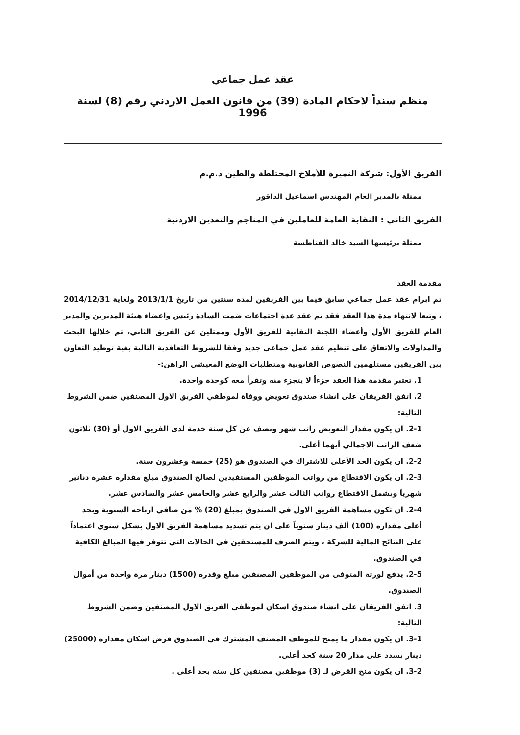عقد عمل جماعي
منظم سنداً لاحكام المادة (39) من قانون العمل الاردني رقم (8) لسنة 1996
الفريق الأول: شركة النميرة للأملاح المختلطة والطين ذ.م.م
ممثلة بالمدير العام المهندس اسماعيل الداقور
الفريق الثاني : النقابة العامة للعاملين في المناجم والتعدين الاردنية
ممثلة برئيسها السيد خالد الفناطسة
مقدمة العقد
تم ابرام عقد عمل جماعي سابق فيما بين الفريقين لمدة سنتين من تاريخ 2013/1/1 ولغاية 2014/12/31 ، وتبعا لانتهاء مدة هذا العقد فقد تم عقد عدة اجتماعات ضمت السادة رئيس واعضاء هيئة المديرين والمدير العام للفريق الأول وأعضاء اللجنة النقابية للفريق الأول وممثلين عن الفريق الثاني، تم خلالها البحث والمداولات والاتفاق على تنظيم عقد عمل جماعي جديد وفقا للشروط التعاقدية التالية بغية توطيد التعاون بين الفريقين مستلهمين النصوص القانونية ومتطلبات الوضع المعيشي الراهن:-
1. تعتبر مقدمة هذا العقد جزءاً لا يتجزء منه وتقرأ معه كوحدة واحدة.
2. اتفق الفريقان على انشاء صندوق تعويض ووفاة لموظفي الفريق الاول المصنفين ضمن الشروط التالية:
2-1. ان يكون مقدار التعويض راتب شهر ونصف عن كل سنة خدمة لدى الفريق الاول أو (30) ثلاثون ضعف الراتب الاجمالي أيهما أعلى.
2-2. ان يكون الحد الأعلى للاشتراك في الصندوق هو (25) خمسة وعشرون سنة.
2-3. ان يكون الاقتطاع من رواتب الموظفين المستفيدين لصالح الصندوق مبلغ مقداره عشرة دنانير شهرياً ويشمل الاقتطاع رواتب الثالث عشر والرابع عشر والخامس عشر والسادس عشر.
2-4. ان تكون مساهمة الفريق الاول في الصندوق بمبلغ (20) % من صافي ارباحه السنوية وبحد أعلى مقداره (100) ألف دينار سنوياً على ان يتم تسديد مساهمة الفريق الاول بشكل سنوي اعتماداً على النتائج المالية للشركة ، ويتم الصرف للمستحقين في الحالات التي تتوفر فيها المبالغ الكافية في الصندوق.
2-5. يدفع لورثة المتوفى من الموظفين المصنفين مبلغ وقدره (1500) دينار مرة واحدة من أموال الصندوق.
3. اتفق الفريقان على انشاء صندوق اسكان لموظفي الفريق الاول المصنفين وضمن الشروط التالية:
3-1. ان يكون مقدار ما يمنح للموظف المصنف المشترك في الصندوق قرض اسكان مقداره (25000) دينار يسدد على مدار 20 سنة كحد أعلى.
3-2. ان يكون منح القرض لـ (3) موظفين مصنفين كل سنة بحد أعلى .